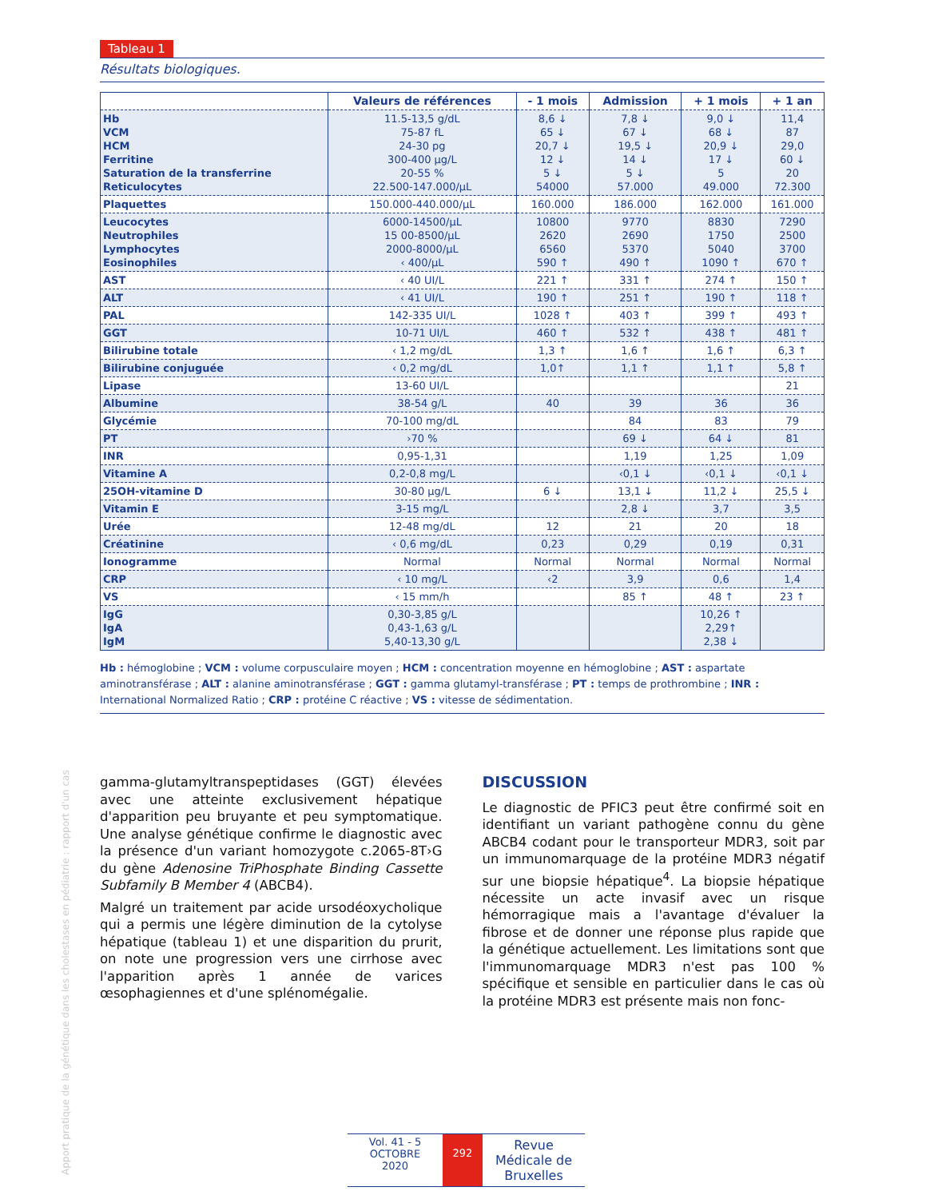Apport pratique de la génétique dans les cholestases en pédiatrie : rapport d'un cas
Tableau 1
Résultats biologiques.
| | Valeurs de références | - 1 mois | Admission | + 1 mois | + 1 an |
| --- | --- | --- | --- | --- | --- |
| Hb VCM HCM Ferritine Saturation de la transferrine Reticulocytes | 11.5-13,5 g/dL 75-87 fL 24-30 pg 300-400 µg/L 20-55 % 22.500-147.000/µL | 8,6 ↓ 65 ↓ 20,7 ↓ 12 ↓ 5 ↓ 54000 | 7,8 ↓ 67 ↓ 19,5 ↓ 14 ↓ 5 ↓ 57.000 | 9,0 ↓ 68 ↓ 20,9 ↓ 17 ↓ 5 49.000 | 11,4 87 29,0 60 ↓ 20 72.300 |
| Plaquettes | 150.000-440.000/µL | 160.000 | 186.000 | 162.000 | 161.000 |
| Leucocytes Neutrophiles Lymphocytes Eosinophiles | 6000-14500/µL 15 00-8500/µL 2000-8000/µL ‹ 400/µL | 10800 2620 6560 590 ↑ | 9770 2690 5370 490 ↑ | 8830 1750 5040 1090 ↑ | 7290 2500 3700 670 ↑ |
| AST | ‹ 40 UI/L | 221 ↑ | 331 ↑ | 274 ↑ | 150 ↑ |
| ALT | ‹ 41 UI/L | 190 ↑ | 251 ↑ | 190 ↑ | 118 ↑ |
| PAL | 142-335 UI/L | 1028 ↑ | 403 ↑ | 399 ↑ | 493 ↑ |
| GGT | 10-71 UI/L | 460 ↑ | 532 ↑ | 438 ↑ | 481 ↑ |
| Bilirubine totale | ‹ 1,2 mg/dL | 1,3 ↑ | 1,6 ↑ | 1,6 ↑ | 6,3 ↑ |
| Bilirubine conjuguée | ‹ 0,2 mg/dL | 1,0↑ | 1,1 ↑ | 1,1 ↑ | 5,8 ↑ |
| Lipase | 13-60 UI/L | | | | 21 |
| Albumine | 38-54 g/L | 40 | 39 | 36 | 36 |
| Glycémie | 70-100 mg/dL | | 84 | 83 | 79 |
| PT | ›70 % | | 69 ↓ | 64 ↓ | 81 |
| INR | 0,95-1,31 | | 1,19 | 1,25 | 1,09 |
| Vitamine A | 0,2-0,8 mg/L | | ‹0,1 ↓ | ‹0,1 ↓ | ‹0,1 ↓ |
| 25OH-vitamine D | 30-80 µg/L | 6 ↓ | 13,1 ↓ | 11,2 ↓ | 25,5 ↓ |
| Vitamin E | 3-15 mg/L | | 2,8 ↓ | 3,7 | 3,5 |
| Urée | 12-48 mg/dL | 12 | 21 | 20 | 18 |
| Créatinine | ‹ 0,6 mg/dL | 0,23 | 0,29 | 0,19 | 0,31 |
| Ionogramme | Normal | Normal | Normal | Normal | Normal |
| CRP | ‹ 10 mg/L | ‹2 | 3,9 | 0,6 | 1,4 |
| VS | ‹ 15 mm/h | | 85 ↑ | 48 ↑ | 23 ↑ |
| IgG IgA IgM | 0,30-3,85 g/L 0,43-1,63 g/L 5,40-13,30 g/L | | | 10,26 ↑ 2,29↑ 2,38 ↓ | |
Hb : hémoglobine ; VCM : volume corpusculaire moyen ; HCM : concentration moyenne en hémoglobine ; AST : aspartate aminotransférase ; ALT : alanine aminotransférase ; GGT : gamma glutamyl-transférase ; PT : temps de prothrombine ; INR : International Normalized Ratio ; CRP : protéine C réactive ; VS : vitesse de sédimentation.
gamma-glutamyltranspeptidases (GGT) élevées avec une atteinte exclusivement hépatique d'apparition peu bruyante et peu symptomatique. Une analyse génétique confirme le diagnostic avec la présence d'un variant homozygote c.2065-8T›G du gène Adenosine TriPhosphate Binding Cassette Subfamily B Member 4 (ABCB4).
Malgré un traitement par acide ursodéoxycholique qui a permis une légère diminution de la cytolyse hépatique (tableau 1) et une disparition du prurit, on note une progression vers une cirrhose avec l'apparition après 1 année de varices œsophagiennes et d'une splénomégalie.
DISCUSSION
Le diagnostic de PFIC3 peut être confirmé soit en identifiant un variant pathogène connu du gène ABCB4 codant pour le transporteur MDR3, soit par un immunomarquage de la protéine MDR3 négatif sur une biopsie hépatique<sup>4</sup>. La biopsie hépatique nécessite un acte invasif avec un risque hémorragique mais a l'avantage d'évaluer la fibrose et de donner une réponse plus rapide que la génétique actuellement. Les limitations sont que l'immunomarquage MDR3 n'est pas 100 % spécifique et sensible en particulier dans le cas où la protéine MDR3 est présente mais non fonc-
Vol. 41 - 5
OCTOBRE
2020
292
Revue Médicale de Bruxelles